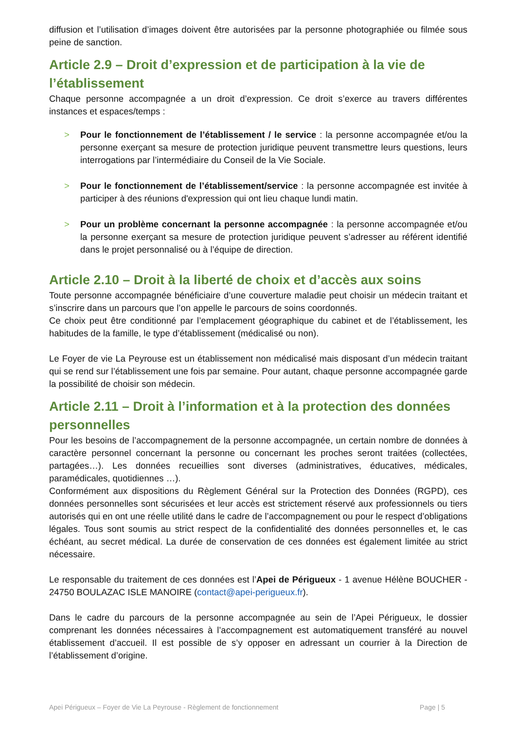diffusion et l’utilisation d’images doivent être autorisées par la personne photographiée ou filmée sous peine de sanction.
Article 2.9 – Droit d’expression et de participation à la vie de l’établissement
Chaque personne accompagnée a un droit d’expression. Ce droit s’exerce au travers différentes instances et espaces/temps :
> Pour le fonctionnement de l’établissement / le service : la personne accompagnée et/ou la personne exerçant sa mesure de protection juridique peuvent transmettre leurs questions, leurs interrogations par l’intermédiaire du Conseil de la Vie Sociale.
> Pour le fonctionnement de l’établissement/service : la personne accompagnée est invitée à participer à des réunions d'expression qui ont lieu chaque lundi matin.
> Pour un problème concernant la personne accompagnée : la personne accompagnée et/ou la personne exerçant sa mesure de protection juridique peuvent s’adresser au référent identifié dans le projet personnalisé ou à l’équipe de direction.
Article 2.10 – Droit à la liberté de choix et d’accès aux soins
Toute personne accompagnée bénéficiaire d’une couverture maladie peut choisir un médecin traitant et s’inscrire dans un parcours que l’on appelle le parcours de soins coordonnés.
Ce choix peut être conditionné par l’emplacement géographique du cabinet et de l’établissement, les habitudes de la famille, le type d’établissement (médicalisé ou non).
Le Foyer de vie La Peyrouse est un établissement non médicalisé mais disposant d’un médecin traitant qui se rend sur l’établissement une fois par semaine. Pour autant, chaque personne accompagnée garde la possibilité de choisir son médecin.
Article 2.11 – Droit à l’information et à la protection des données personnelles
Pour les besoins de l’accompagnement de la personne accompagnée, un certain nombre de données à caractère personnel concernant la personne ou concernant les proches seront traitées (collectées, partagées…). Les données recueillies sont diverses (administratives, éducatives, médicales, paramédicales, quotidiennes …).
Conformément aux dispositions du Règlement Général sur la Protection des Données (RGPD), ces données personnelles sont sécurisées et leur accès est strictement réservé aux professionnels ou tiers autorisés qui en ont une réelle utilité dans le cadre de l’accompagnement ou pour le respect d’obligations légales. Tous sont soumis au strict respect de la confidentialité des données personnelles et, le cas échéant, au secret médical. La durée de conservation de ces données est également limitée au strict nécessaire.
Le responsable du traitement de ces données est l’Apei de Périgueux - 1 avenue Hélène BOUCHER - 24750 BOULAZAC ISLE MANOIRE (contact@apei-perigueux.fr).
Dans le cadre du parcours de la personne accompagnée au sein de l’Apei Périgueux, le dossier comprenant les données nécessaires à l’accompagnement est automatiquement transféré au nouvel établissement d’accueil. Il est possible de s’y opposer en adressant un courrier à la Direction de l’établissement d’origine.
Apei Périgueux – Foyer de Vie La Peyrouse - Règlement de fonctionnement Page | 5